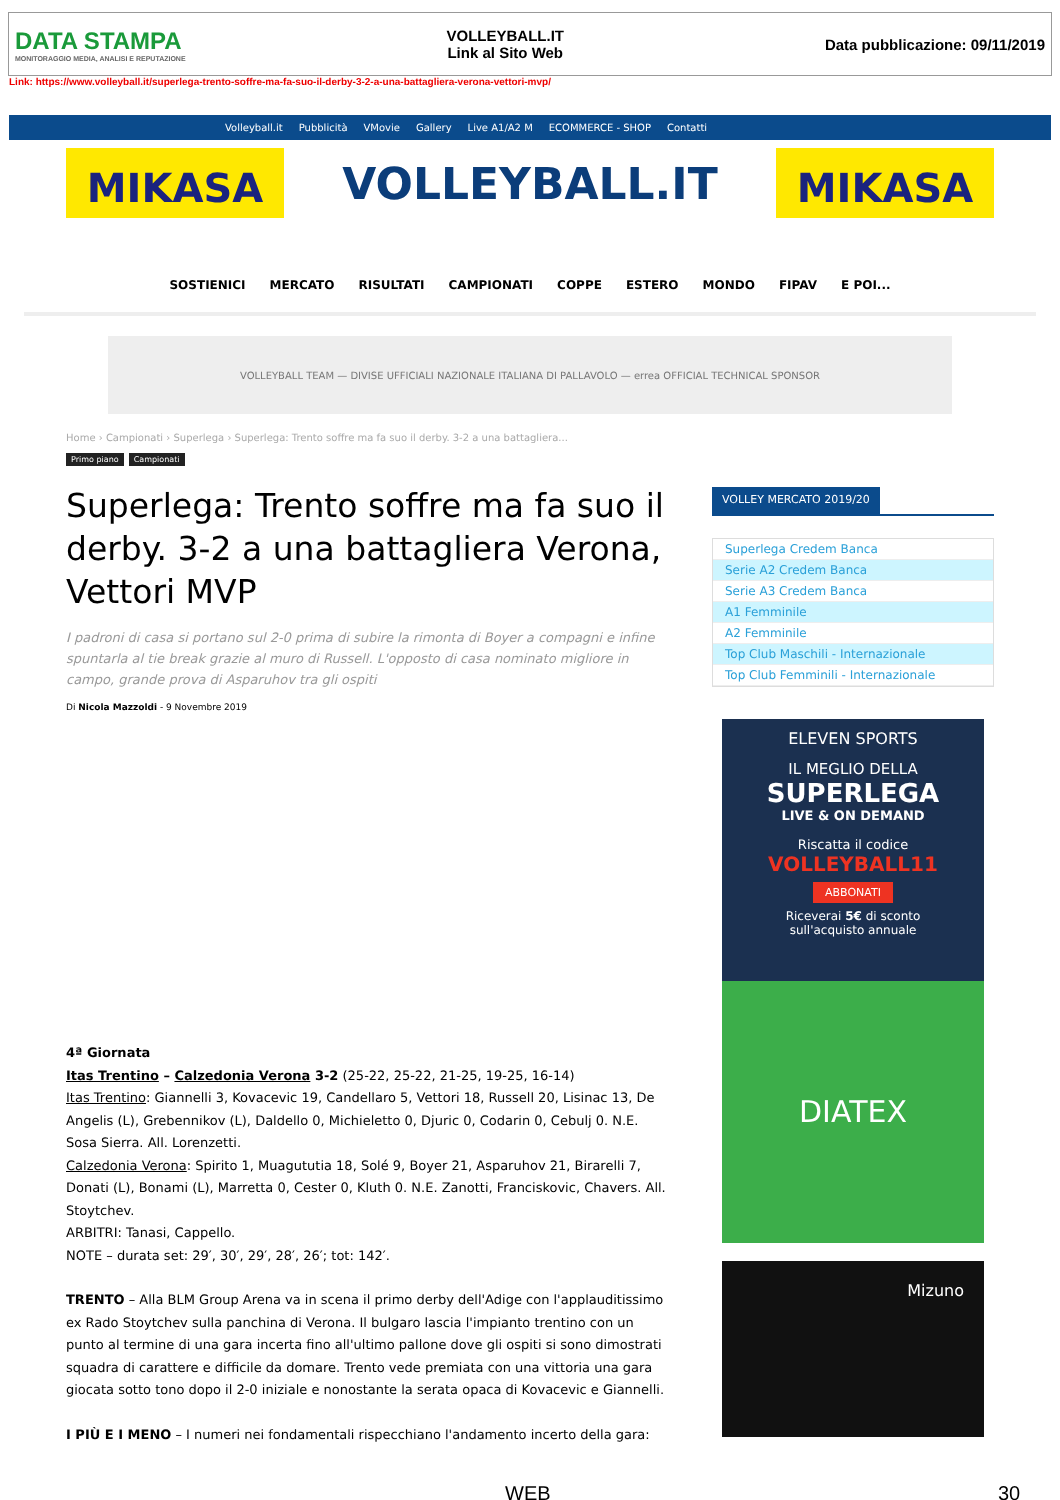DATA STAMPA
MONITORAGGIO MEDIA, ANALISI E REPUTAZIONE
VOLLEYBALL.IT
Link al Sito Web
Data pubblicazione: 09/11/2019
Link: https://www.volleyball.it/superlega-trento-soffre-ma-fa-suo-il-derby-3-2-a-una-battagliera-verona-vettori-mvp/
Volleyball.it Pubblicità VMovie Gallery Live A1/A2 M ECOMMERCE - SHOP Contatti
MIKASA
VOLLEYBALL.IT
MIKASA
SOSTIENICI MERCATO RISULTATI CAMPIONATI COPPE ESTERO MONDO FIPAV E POI...
VOLLEYBALL TEAM — DIVISE UFFICIALI NAZIONALE ITALIANA DI PALLAVOLO — errea OFFICIAL TECHNICAL SPONSOR
Home › Campionati › Superlega › Superlega: Trento soffre ma fa suo il derby. 3-2 a una battagliera...
Primo piano Campionati
Superlega: Trento soffre ma fa suo il derby. 3-2 a una battagliera Verona, Vettori MVP
I padroni di casa si portano sul 2-0 prima di subire la rimonta di Boyer a compagni e infine spuntarla al tie break grazie al muro di Russell. L'opposto di casa nominato migliore in campo, grande prova di Asparuhov tra gli ospiti
Di Nicola Mazzoldi - 9 Novembre 2019
4ª Giornata
Itas Trentino – Calzedonia Verona 3-2 (25-22, 25-22, 21-25, 19-25, 16-14)
Itas Trentino: Giannelli 3, Kovacevic 19, Candellaro 5, Vettori 18, Russell 20, Lisinac 13, De Angelis (L), Grebennikov (L), Daldello 0, Michieletto 0, Djuric 0, Codarin 0, Cebulj 0. N.E. Sosa Sierra. All. Lorenzetti.
Calzedonia Verona: Spirito 1, Muagututia 18, Solé 9, Boyer 21, Asparuhov 21, Birarelli 7, Donati (L), Bonami (L), Marretta 0, Cester 0, Kluth 0. N.E. Zanotti, Franciskovic, Chavers. All. Stoytchev.
ARBITRI: Tanasi, Cappello.
NOTE – durata set: 29′, 30′, 29′, 28′, 26′; tot: 142′.
TRENTO – Alla BLM Group Arena va in scena il primo derby dell'Adige con l'applauditissimo ex Rado Stoytchev sulla panchina di Verona. Il bulgaro lascia l'impianto trentino con un punto al termine di una gara incerta fino all'ultimo pallone dove gli ospiti si sono dimostrati squadra di carattere e difficile da domare. Trento vede premiata con una vittoria una gara giocata sotto tono dopo il 2-0 iniziale e nonostante la serata opaca di Kovacevic e Giannelli.
I PIÙ E I MENO – I numeri nei fondamentali rispecchiano l'andamento incerto della gara:
VOLLEY MERCATO 2019/20
Superlega Credem Banca
Serie A2 Credem Banca
Serie A3 Credem Banca
A1 Femminile
A2 Femminile
Top Club Maschili - Internazionale
Top Club Femminili - Internazionale
ELEVEN SPORTS
IL MEGLIO DELLA
SUPERLEGA
LIVE & ON DEMAND
Riscatta il codice
VOLLEYBALL11
ABBONATI
Riceverai 5€ di sconto
sull'acquisto annuale
DIATEX
Mizuno
WEB 30